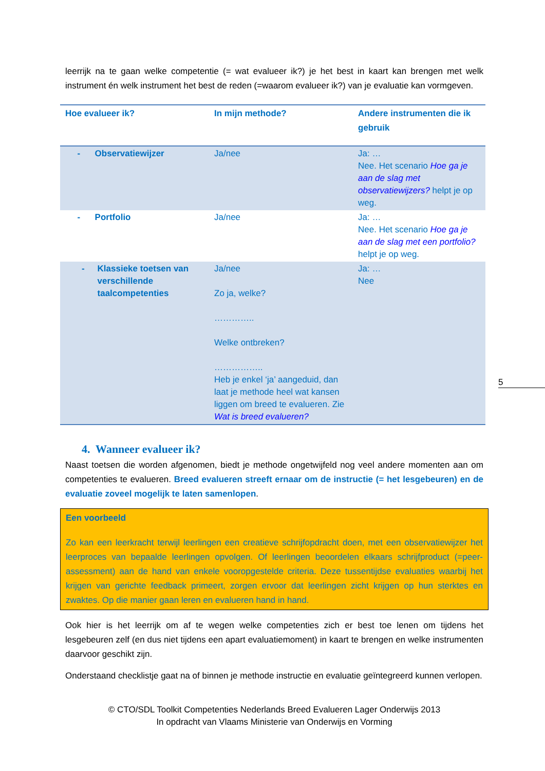leerrijk na te gaan welke competentie (= wat evalueer ik?) je het best in kaart kan brengen met welk instrument én welk instrument het best de reden (=waarom evalueer ik?) van je evaluatie kan vormgeven.
| Hoe evalueer ik? | In mijn methode? | Andere instrumenten die ik gebruik |
| --- | --- | --- |
| - Observatiewijzer | Ja/nee | Ja: … Nee. Het scenario Hoe ga je aan de slag met observatiewijzers? helpt je op weg. |
| - Portfolio | Ja/nee | Ja: … Nee. Het scenario Hoe ga je aan de slag met een portfolio? helpt je op weg. |
| - Klassieke toetsen van verschillende taalcompetenties | Ja/nee Zo ja, welke? ………….. Welke ontbreken? …………….. Heb je enkel ‘ja’ aangeduid, dan laat je methode heel wat kansen liggen om breed te evalueren. Zie Wat is breed evalueren? | Ja: … Nee |
4. Wanneer evalueer ik?
Naast toetsen die worden afgenomen, biedt je methode ongetwijfeld nog veel andere momenten aan om competenties te evalueren. Breed evalueren streeft ernaar om de instructie (= het lesgebeuren) en de evaluatie zoveel mogelijk te laten samenlopen.
Een voorbeeld
Zo kan een leerkracht terwijl leerlingen een creatieve schrijfopdracht doen, met een observatiewijzer het leerproces van bepaalde leerlingen opvolgen. Of leerlingen beoordelen elkaars schrijfproduct (=peer-assessment) aan de hand van enkele vooropgestelde criteria. Deze tussentijdse evaluaties waarbij het krijgen van gerichte feedback primeert, zorgen ervoor dat leerlingen zicht krijgen op hun sterktes en zwaktes. Op die manier gaan leren en evalueren hand in hand.
Ook hier is het leerrijk om af te wegen welke competenties zich er best toe lenen om tijdens het lesgebeuren zelf (en dus niet tijdens een apart evaluatiemoment) in kaart te brengen en welke instrumenten daarvoor geschikt zijn.
Onderstaand checklistje gaat na of binnen je methode instructie en evaluatie geïntegreerd kunnen verlopen.
© CTO/SDL Toolkit Competenties Nederlands Breed Evalueren Lager Onderwijs 2013
In opdracht van Vlaams Ministerie van Onderwijs en Vorming
5